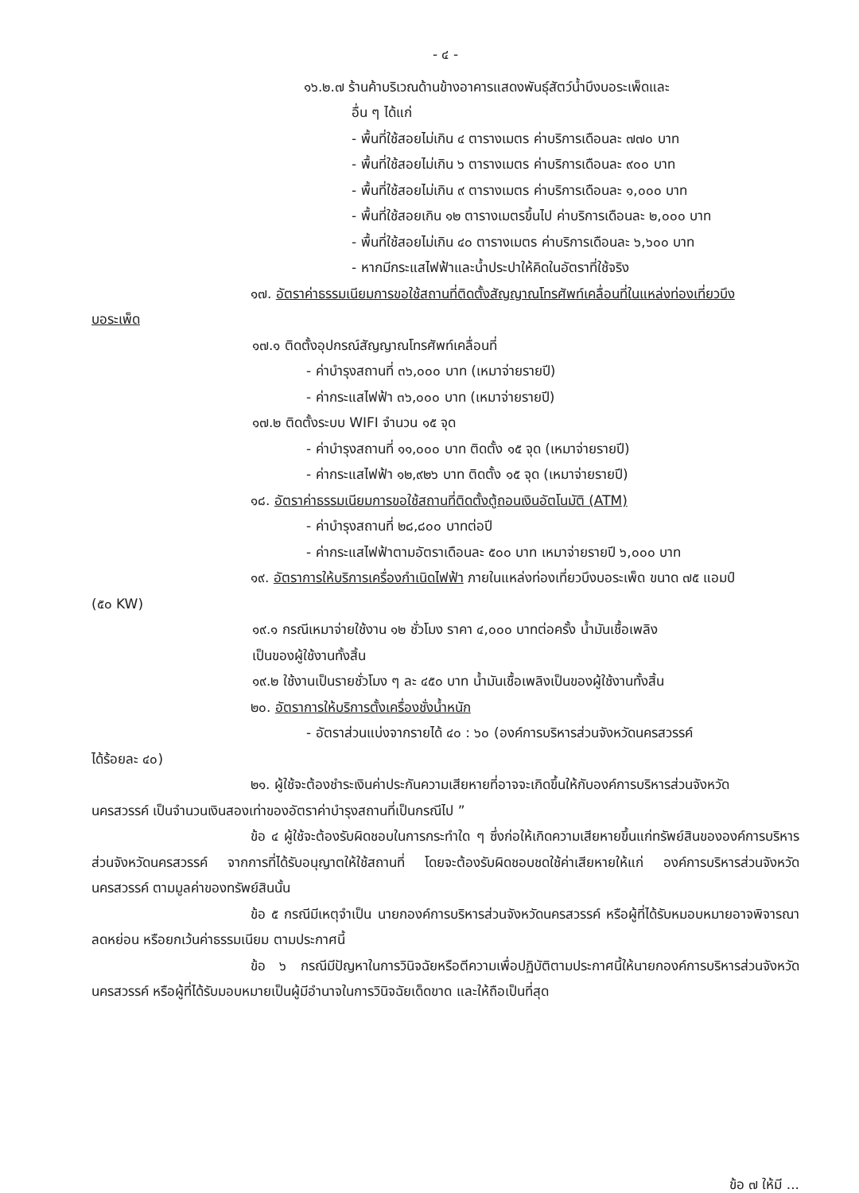- ๔ -
๑๖.๒.๗ ร้านค้าบริเวณด้านข้างอาคารแสดงพันธุ์สัตว์น้ำบึงบอระเพ็ดและ
อื่น ๆ ได้แก่
- พื้นที่ใช้สอยไม่เกิน ๔ ตารางเมตร ค่าบริการเดือนละ ๗๗๐ บาท
- พื้นที่ใช้สอยไม่เกิน ๖ ตารางเมตร ค่าบริการเดือนละ ๙๐๐ บาท
- พื้นที่ใช้สอยไม่เกิน ๙ ตารางเมตร ค่าบริการเดือนละ ๑,๐๐๐ บาท
- พื้นที่ใช้สอยเกิน ๑๒ ตารางเมตรขึ้นไป ค่าบริการเดือนละ ๒,๐๐๐ บาท
- พื้นที่ใช้สอยไม่เกิน ๔๐ ตารางเมตร ค่าบริการเดือนละ ๖,๖๐๐ บาท
- หากมีกระแสไฟฟ้าและน้ำประปาให้คิดในอัตราที่ใช้จริง
๑๗. อัตราค่าธรรมเนียมการขอใช้สถานที่ติดตั้งสัญญาณโทรศัพท์เคลื่อนที่ในแหล่งท่องเที่ยวบึง
บอระเพ็ด
๑๗.๑ ติดตั้งอุปกรณ์สัญญาณโทรศัพท์เคลื่อนที่
- ค่าบำรุงสถานที่ ๓๖,๐๐๐ บาท (เหมาจ่ายรายปี)
- ค่ากระแสไฟฟ้า ๓๖,๐๐๐ บาท (เหมาจ่ายรายปี)
๑๗.๒ ติดตั้งระบบ WIFI จำนวน ๑๕ จุด
- ค่าบำรุงสถานที่ ๑๑,๐๐๐ บาท ติดตั้ง ๑๕ จุด (เหมาจ่ายรายปี)
- ค่ากระแสไฟฟ้า ๑๒,๙๒๖ บาท ติดตั้ง ๑๕ จุด (เหมาจ่ายรายปี)
๑๘. อัตราค่าธรรมเนียมการขอใช้สถานที่ติดตั้งตู้ถอนเงินอัตโนมัติ (ATM)
- ค่าบำรุงสถานที่ ๒๘,๘๐๐ บาทต่อปี
- ค่ากระแสไฟฟ้าตามอัตราเดือนละ ๕๐๐ บาท เหมาจ่ายรายปี ๖,๐๐๐ บาท
๑๙. อัตราการให้บริการเครื่องกำเนิดไฟฟ้า ภายในแหล่งท่องเที่ยวบึงบอระเพ็ด ขนาด ๗๕ แอมป์
(๕๐ KW)
๑๙.๑ กรณีเหมาจ่ายใช้งาน ๑๒ ชั่วโมง ราคา ๔,๐๐๐ บาทต่อครั้ง น้ำมันเชื้อเพลิง
เป็นของผู้ใช้งานทั้งสิ้น
๑๙.๒ ใช้งานเป็นรายชั่วโมง ๆ ละ ๔๕๐ บาท น้ำมันเชื้อเพลิงเป็นของผู้ใช้งานทั้งสิ้น
๒๐. อัตราการให้บริการตั้งเครื่องชั่งน้ำหนัก
- อัตราส่วนแบ่งจากรายได้ ๔๐ : ๖๐ (องค์การบริหารส่วนจังหวัดนครสวรรค์
ได้ร้อยละ ๔๐)
๒๑. ผู้ใช้จะต้องชำระเงินค่าประกันความเสียหายที่อาจจะเกิดขึ้นให้กับองค์การบริหารส่วนจังหวัด
นครสวรรค์ เป็นจำนวนเงินสองเท่าของอัตราค่าบำรุงสถานที่เป็นกรณีไป ”
ข้อ ๔ ผู้ใช้จะต้องรับผิดชอบในการกระทำใด ๆ ซึ่งก่อให้เกิดความเสียหายขึ้นแก่ทรัพย์สินขององค์การบริหารส่วนจังหวัดนครสวรรค์ จากการที่ได้รับอนุญาตให้ใช้สถานที่ โดยจะต้องรับผิดชอบชดใช้ค่าเสียหายให้แก่ องค์การบริหารส่วนจังหวัดนครสวรรค์ ตามมูลค่าของทรัพย์สินนั้น
ข้อ ๕ กรณีมีเหตุจำเป็น นายกองค์การบริหารส่วนจังหวัดนครสวรรค์ หรือผู้ที่ได้รับหมอบหมายอาจพิจารณาลดหย่อน หรือยกเว้นค่าธรรมเนียม ตามประกาศนี้
ข้อ ๖ กรณีมีปัญหาในการวินิจฉัยหรือตีความเพื่อปฏิบัติตามประกาศนี้ให้นายกองค์การบริหารส่วนจังหวัดนครสวรรค์ หรือผู้ที่ได้รับมอบหมายเป็นผู้มีอำนาจในการวินิจฉัยเด็ดขาด และให้ถือเป็นที่สุด
ข้อ ๗ ให้มี ...